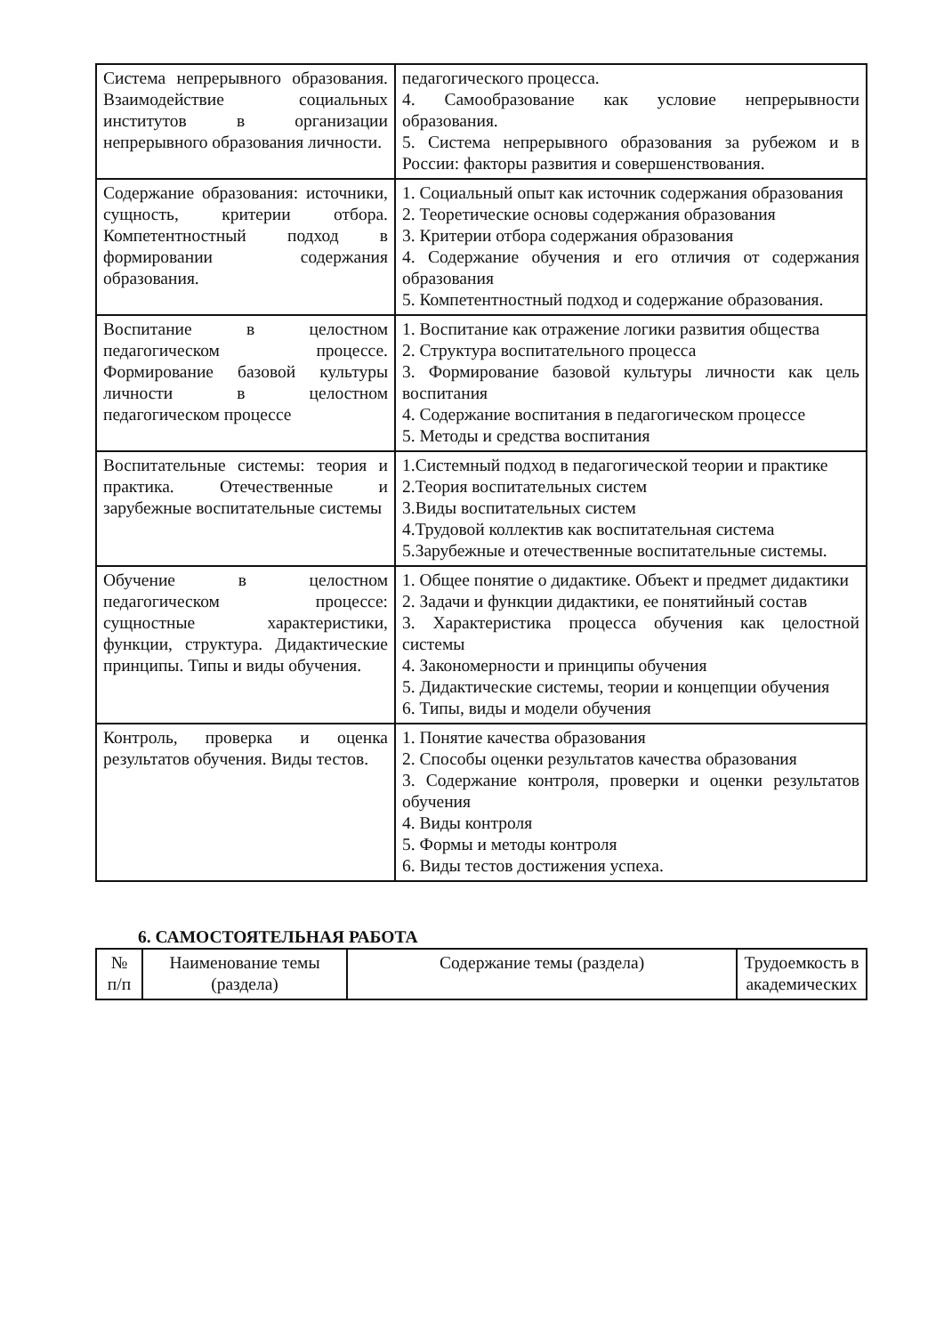| Система непрерывного образования. Взаимодействие социальных институтов в организации непрерывного образования личности. | педагогического процесса. 4. Самообразование как условие непрерывности образования. 5. Система непрерывного образования за рубежом и в России: факторы развития и совершенствования. |
| Содержание образования: источники, сущность, критерии отбора. Компетентностный подход в формировании содержания образования. | 1. Социальный опыт как источник содержания образования 2. Теоретические основы содержания образования 3. Критерии отбора содержания образования 4. Содержание обучения и его отличия от содержания образования 5. Компетентностный подход и содержание образования. |
| Воспитание в целостном педагогическом процессе. Формирование базовой культуры личности в целостном педагогическом процессе | 1. Воспитание как отражение логики развития общества 2. Структура воспитательного процесса 3. Формирование базовой культуры личности как цель воспитания 4. Содержание воспитания в педагогическом процессе 5. Методы и средства воспитания |
| Воспитательные системы: теория и практика. Отечественные и зарубежные воспитательные системы | 1.Системный подход в педагогической теории и практике 2.Теория воспитательных систем 3.Виды воспитательных систем 4.Трудовой коллектив как воспитательная система 5.Зарубежные и отечественные воспитательные системы. |
| Обучение в целостном педагогическом процессе: сущностные характеристики, функции, структура. Дидактические принципы. Типы и виды обучения. | 1. Общее понятие о дидактике. Объект и предмет дидактики 2. Задачи и функции дидактики, ее понятийный состав 3. Характеристика процесса обучения как целостной системы 4. Закономерности и принципы обучения 5. Дидактические системы, теории и концепции обучения 6. Типы, виды и модели обучения |
| Контроль, проверка и оценка результатов обучения. Виды тестов. | 1. Понятие качества образования 2. Способы оценки результатов качества образования 3. Содержание контроля, проверки и оценки результатов обучения 4. Виды контроля 5. Формы и методы контроля 6. Виды тестов достижения успеха. |
6. САМОСТОЯТЕЛЬНАЯ РАБОТА
| № п/п | Наименование темы (раздела) | Содержание темы (раздела) | Трудоемкость в академических |
| --- | --- | --- | --- |